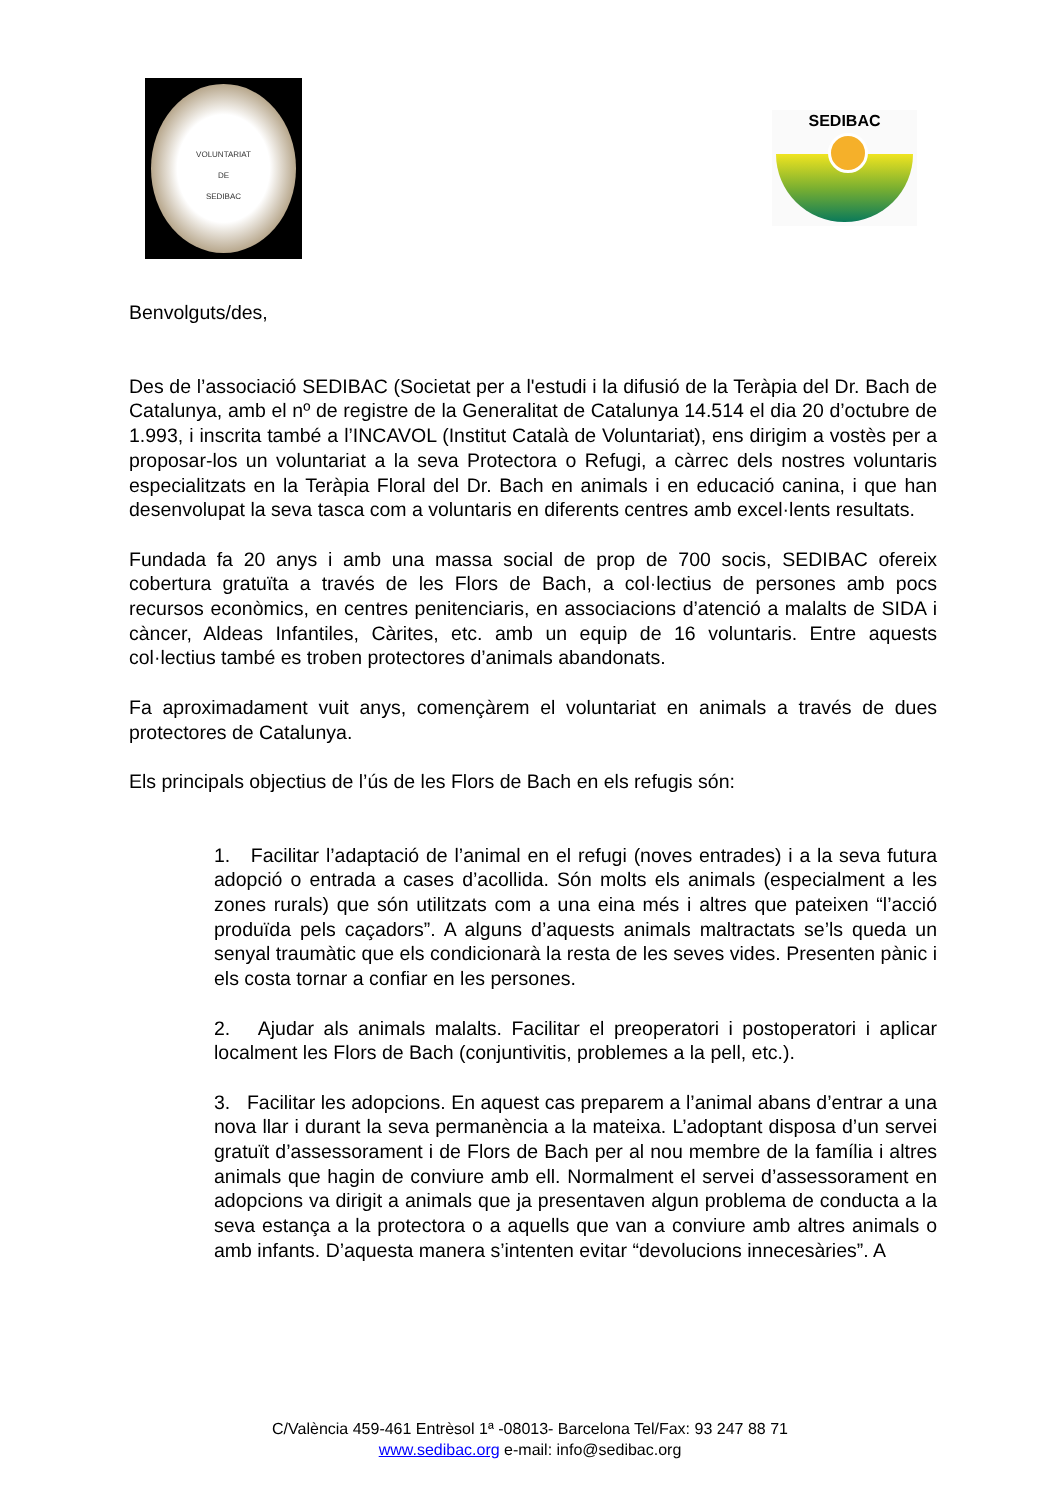VOLUNTARIAT
DE
SEDIBAC
SEDIBAC
Benvolguts/des,
Des de l’associació SEDIBAC (Societat per a l'estudi i la difusió de la Teràpia del Dr. Bach de Catalunya, amb el nº de registre de la Generalitat de Catalunya 14.514 el dia 20 d’octubre de 1.993, i inscrita també a l’INCAVOL (Institut Català de Voluntariat), ens dirigim a vostès per a proposar-los un voluntariat a la seva Protectora o Refugi, a càrrec dels nostres voluntaris especialitzats en la Teràpia Floral del Dr. Bach en animals i en educació canina, i que han desenvolupat la seva tasca com a voluntaris en diferents centres amb excel·lents resultats.
Fundada fa 20 anys i amb una massa social de prop de 700 socis, SEDIBAC ofereix cobertura gratuïta a través de les Flors de Bach, a col·lectius de persones amb pocs recursos econòmics, en centres penitenciaris, en associacions d’atenció a malalts de SIDA i càncer, Aldeas Infantiles, Càrites, etc. amb un equip de 16 voluntaris. Entre aquests col·lectius també es troben protectores d’animals abandonats.
Fa aproximadament vuit anys, començàrem el voluntariat en animals a través de dues protectores de Catalunya.
Els principals objectius de l’ús de les Flors de Bach en els refugis són:
1. Facilitar l’adaptació de l’animal en el refugi (noves entrades) i a la seva futura adopció o entrada a cases d’acollida. Són molts els animals (especialment a les zones rurals) que són utilitzats com a una eina més i altres que pateixen “l’acció produïda pels caçadors”. A alguns d’aquests animals maltractats se’ls queda un senyal traumàtic que els condicionarà la resta de les seves vides. Presenten pànic i els costa tornar a confiar en les persones.
2. Ajudar als animals malalts. Facilitar el preoperatori i postoperatori i aplicar localment les Flors de Bach (conjuntivitis, problemes a la pell, etc.).
3. Facilitar les adopcions. En aquest cas preparem a l’animal abans d’entrar a una nova llar i durant la seva permanència a la mateixa. L’adoptant disposa d’un servei gratuït d’assessorament i de Flors de Bach per al nou membre de la família i altres animals que hagin de conviure amb ell. Normalment el servei d’assessorament en adopcions va dirigit a animals que ja presentaven algun problema de conducta a la seva estança a la protectora o a aquells que van a conviure amb altres animals o amb infants. D’aquesta manera s’intenten evitar “devolucions innecesàries”. A
C/València 459-461 Entrèsol 1ª -08013- Barcelona Tel/Fax: 93 247 88 71
www.sedibac.org e-mail: info@sedibac.org